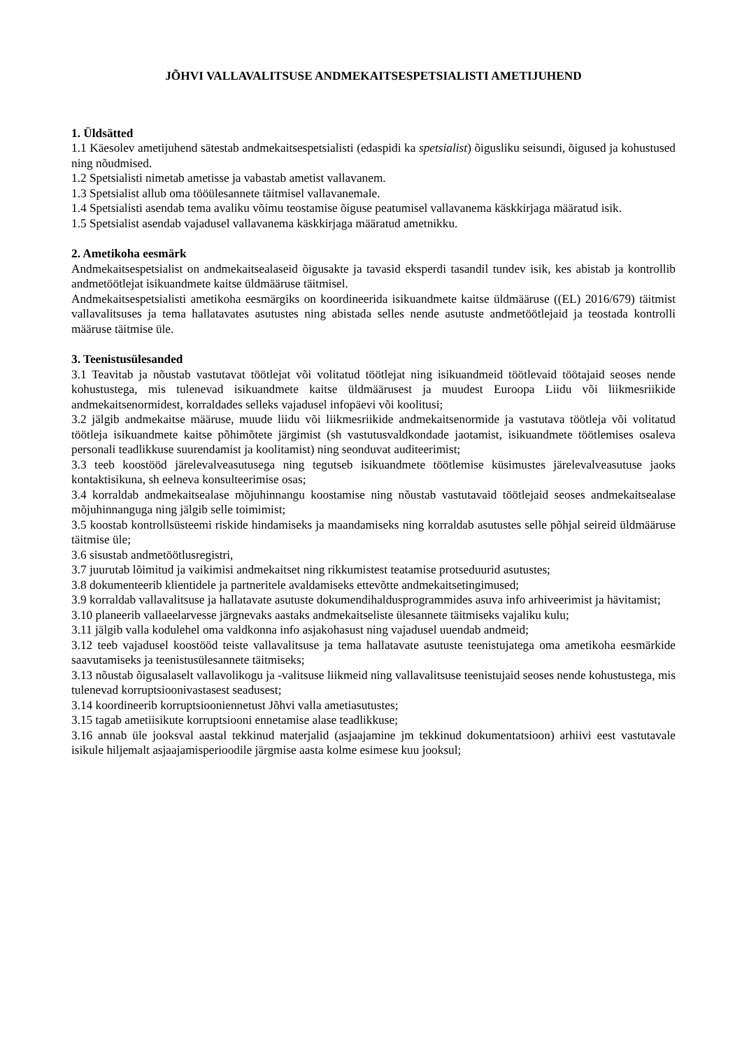JÕHVI VALLAVALITSUSE ANDMEKAITSESPETSIALISTI AMETIJUHEND
1. Üldsätted
1.1 Käesolev ametijuhend sätestab andmekaitsespetsialisti (edaspidi ka spetsialist) õigusliku seisundi, õigused ja kohustused ning nõudmised.
1.2 Spetsialisti nimetab ametisse ja vabastab ametist vallavanem.
1.3 Spetsialist allub oma tööülesannete täitmisel vallavanemale.
1.4 Spetsialisti asendab tema avaliku võimu teostamise õiguse peatumisel vallavanema käskkirjaga määratud isik.
1.5 Spetsialist asendab vajadusel vallavanema käskkirjaga määratud ametnikku.
2. Ametikoha eesmärk
Andmekaitsespetsialist on andmekaitsealaseid õigusakte ja tavasid eksperdi tasandil tundev isik, kes abistab ja kontrollib andmetöötlejat isikuandmete kaitse üldmääruse täitmisel.
Andmekaitsespetsialisti ametikoha eesmärgiks on koordineerida isikuandmete kaitse üldmääruse ((EL) 2016/679) täitmist vallavalitsuses ja tema hallatavates asutustes ning abistada selles nende asutuste andmetöötlejaid ja teostada kontrolli määruse täitmise üle.
3. Teenistusülesanded
3.1 Teavitab ja nõustab vastutavat töötlejat või volitatud töötlejat ning isikuandmeid töötlevaid töötajaid seoses nende kohustustega, mis tulenevad isikuandmete kaitse üldmäärusest ja muudest Euroopa Liidu või liikmesriikide andmekaitsenormidest, korraldades selleks vajadusel infopäevi või koolitusi;
3.2 jälgib andmekaitse määruse, muude liidu või liikmesriikide andmekaitsenormide ja vastutava töötleja või volitatud töötleja isikuandmete kaitse põhimõtete järgimist (sh vastutusvaldkondade jaotamist, isikuandmete töötlemises osaleva personali teadlikkuse suurendamist ja koolitamist) ning seonduvat auditeerimist;
3.3 teeb koostööd järelevalveasutusega ning tegutseb isikuandmete töötlemise küsimustes järelevalveasutuse jaoks kontaktisikuna, sh eelneva konsulteerimise osas;
3.4 korraldab andmekaitsealase mõjuhinnangu koostamise ning nõustab vastutavaid töötlejaid seoses andmekaitsealase mõjuhinnanguga ning jälgib selle toimimist;
3.5 koostab kontrollsüsteemi riskide hindamiseks ja maandamiseks ning korraldab asutustes selle põhjal seireid üldmääruse täitmise üle;
3.6 sisustab andmetöötlusregistri,
3.7 juurutab lõimitud ja vaikimisi andmekaitset ning rikkumistest teatamise protseduurid asutustes;
3.8 dokumenteerib klientidele ja partneritele avaldamiseks ettevõtte andmekaitsetingimused;
3.9 korraldab vallavalitsuse ja hallatavate asutuste dokumendihaldusprogrammides asuva info arhiveerimist ja hävitamist;
3.10 planeerib vallaeelarvesse järgnevaks aastaks andmekaitseliste ülesannete täitmiseks vajaliku kulu;
3.11 jälgib valla kodulehel oma valdkonna info asjakohasust ning vajadusel uuendab andmeid;
3.12 teeb vajadusel koostööd teiste vallavalitsuse ja tema hallatavate asutuste teenistujatega oma ametikoha eesmärkide saavutamiseks ja teenistusülesannete täitmiseks;
3.13 nõustab õigusalaselt vallavolikogu ja -valitsuse liikmeid ning vallavalitsuse teenistujaid seoses nende kohustustega, mis tulenevad korruptsioonivastasest seadusest;
3.14 koordineerib korruptsiooniennetust Jõhvi valla ametiasutustes;
3.15 tagab ametiisikute korruptsiooni ennetamise alase teadlikkuse;
3.16 annab üle jooksval aastal tekkinud materjalid (asjaajamine jm tekkinud dokumentatsioon) arhiivi eest vastutavale isikule hiljemalt asjaajamisperioodile järgmise aasta kolme esimese kuu jooksul;